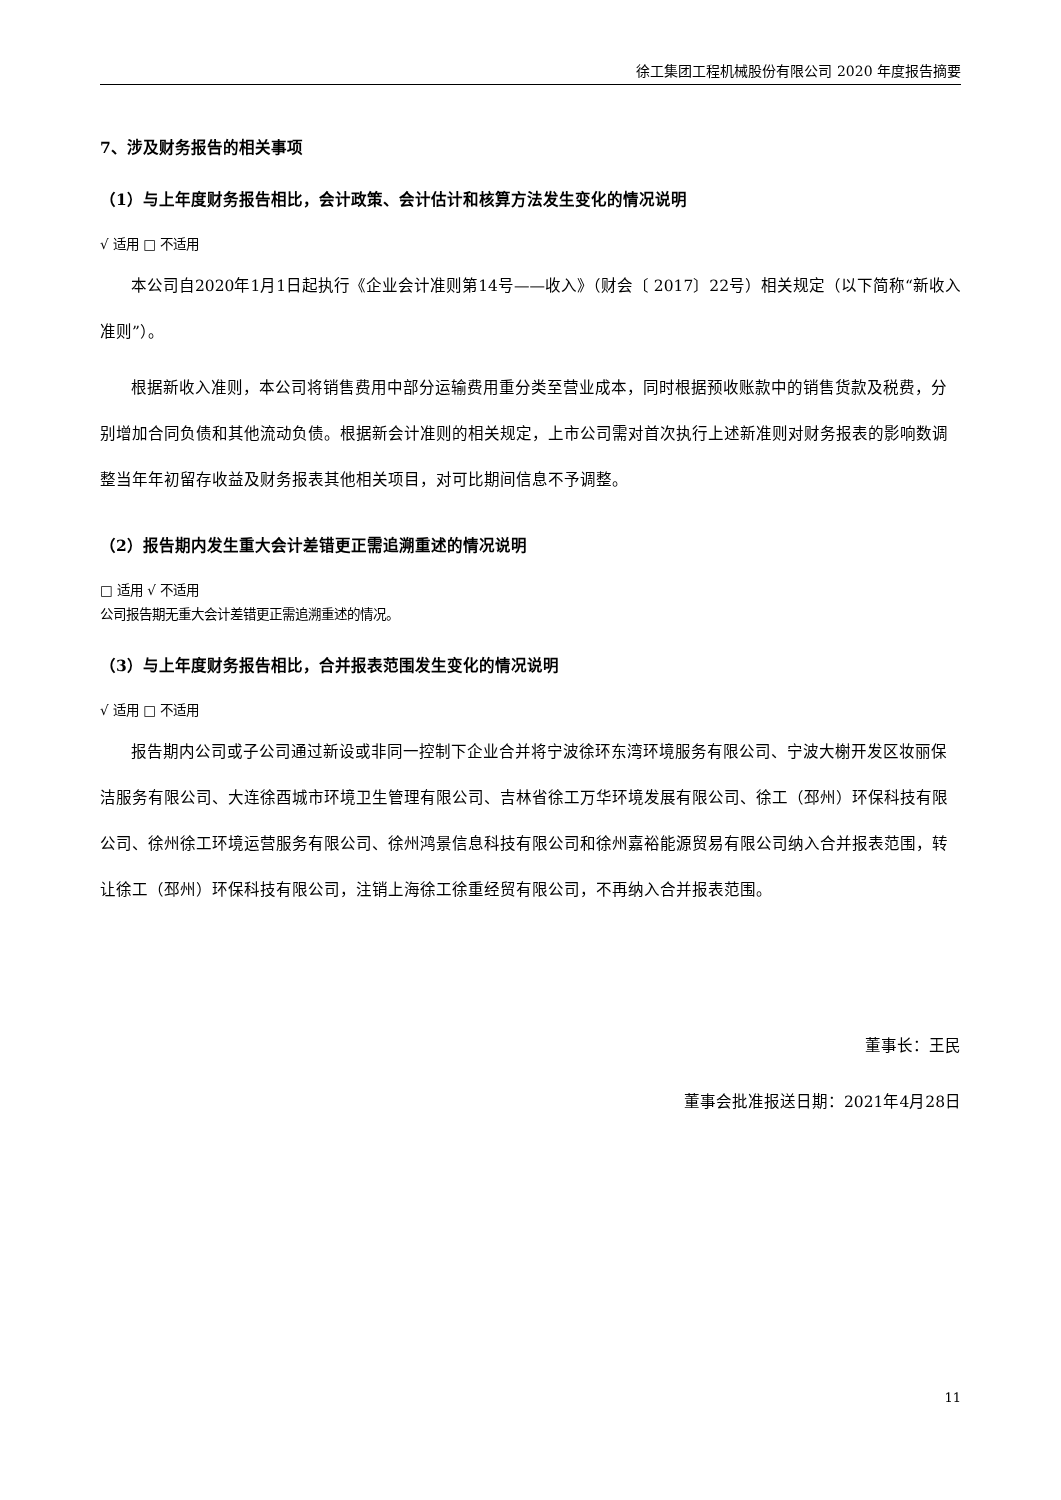徐工集团工程机械股份有限公司 2020 年度报告摘要
7、涉及财务报告的相关事项
（1）与上年度财务报告相比，会计政策、会计估计和核算方法发生变化的情况说明
√ 适用 □ 不适用
本公司自2020年1月1日起执行《企业会计准则第14号——收入》（财会〔 2017〕22号）相关规定（以下简称“新收入准则”）。
根据新收入准则，本公司将销售费用中部分运输费用重分类至营业成本，同时根据预收账款中的销售货款及税费，分别增加合同负债和其他流动负债。根据新会计准则的相关规定，上市公司需对首次执行上述新准则对财务报表的影响数调整当年年初留存收益及财务报表其他相关项目，对可比期间信息不予调整。
（2）报告期内发生重大会计差错更正需追溯重述的情况说明
□ 适用 √ 不适用
公司报告期无重大会计差错更正需追溯重述的情况。
（3）与上年度财务报告相比，合并报表范围发生变化的情况说明
√ 适用 □ 不适用
报告期内公司或子公司通过新设或非同一控制下企业合并将宁波徐环东湾环境服务有限公司、宁波大榭开发区妆丽保洁服务有限公司、大连徐酉城市环境卫生管理有限公司、吉林省徐工万华环境发展有限公司、徐工（邳州）环保科技有限公司、徐州徐工环境运营服务有限公司、徐州鸿景信息科技有限公司和徐州嘉裕能源贸易有限公司纳入合并报表范围，转让徐工（邳州）环保科技有限公司，注销上海徐工徐重经贸有限公司，不再纳入合并报表范围。
董事长：王民
董事会批准报送日期：2021年4月28日
11